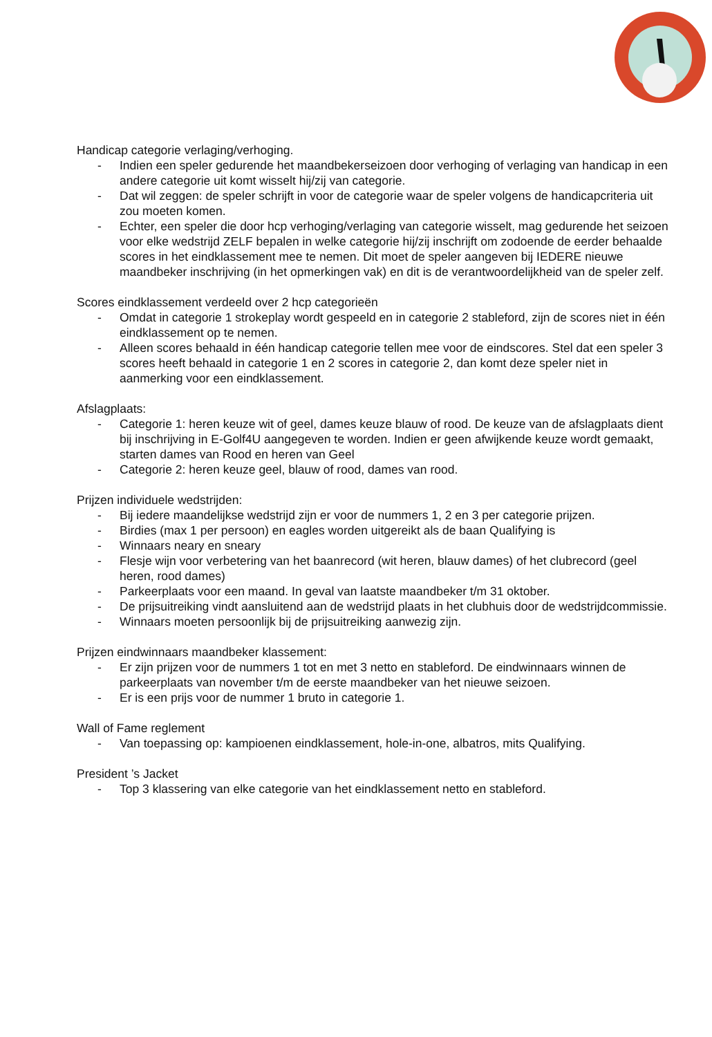Handicap categorie verlaging/verhoging.
- Indien een speler gedurende het maandbekerseizoen door verhoging of verlaging van handicap in een andere categorie uit komt wisselt hij/zij van categorie.
- Dat wil zeggen: de speler schrijft in voor de categorie waar de speler volgens de handicapcriteria uit zou moeten komen.
- Echter, een speler die door hcp verhoging/verlaging van categorie wisselt, mag gedurende het seizoen voor elke wedstrijd ZELF bepalen in welke categorie hij/zij inschrijft om zodoende de eerder behaalde scores in het eindklassement mee te nemen. Dit moet de speler aangeven bij IEDERE nieuwe maandbeker inschrijving (in het opmerkingen vak) en dit is de verantwoordelijkheid van de speler zelf.
Scores eindklassement verdeeld over 2 hcp categorieën
- Omdat in categorie 1 strokeplay wordt gespeeld en in categorie 2 stableford, zijn de scores niet in één eindklassement op te nemen.
- Alleen scores behaald in één handicap categorie tellen mee voor de eindscores. Stel dat een speler 3 scores heeft behaald in categorie 1 en 2 scores in categorie 2, dan komt deze speler niet in aanmerking voor een eindklassement.
Afslagplaats:
- Categorie 1: heren keuze wit of geel, dames keuze blauw of rood. De keuze van de afslagplaats dient bij inschrijving in E-Golf4U aangegeven te worden. Indien er geen afwijkende keuze wordt gemaakt, starten dames van Rood en heren van Geel
- Categorie 2: heren keuze geel, blauw of rood, dames van rood.
Prijzen individuele wedstrijden:
- Bij iedere maandelijkse wedstrijd zijn er voor de nummers 1, 2 en 3 per categorie prijzen.
- Birdies (max 1 per persoon) en eagles worden uitgereikt als de baan Qualifying is
- Winnaars neary en sneary
- Flesje wijn voor verbetering van het baanrecord (wit heren, blauw dames) of het clubrecord (geel heren, rood dames)
- Parkeerplaats voor een maand. In geval van laatste maandbeker t/m 31 oktober.
- De prijsuitreiking vindt aansluitend aan de wedstrijd plaats in het clubhuis door de wedstrijdcommissie.
- Winnaars moeten persoonlijk bij de prijsuitreiking aanwezig zijn.
Prijzen eindwinnaars maandbeker klassement:
- Er zijn prijzen voor de nummers 1 tot en met 3 netto en stableford. De eindwinnaars winnen de parkeerplaats van november t/m de eerste maandbeker van het nieuwe seizoen.
- Er is een prijs voor de nummer 1 bruto in categorie 1.
Wall of Fame reglement
- Van toepassing op: kampioenen eindklassement, hole-in-one, albatros, mits Qualifying.
President ’s Jacket
- Top 3 klassering van elke categorie van het eindklassement netto en stableford.